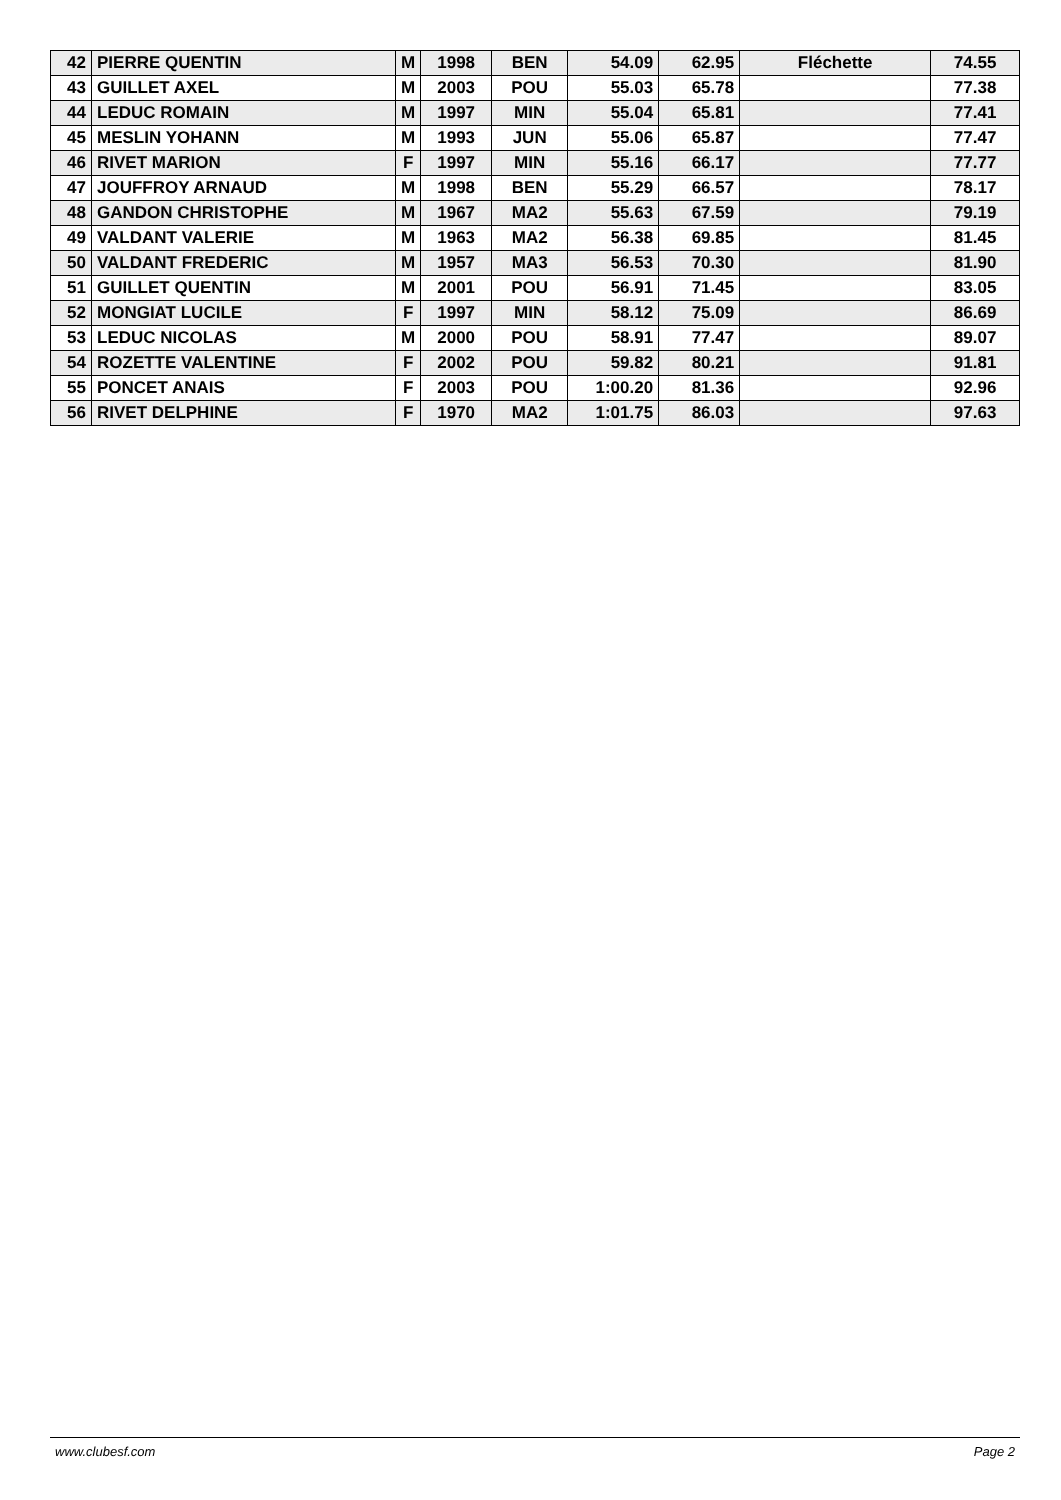| 42 | PIERRE QUENTIN | M | 1998 | BEN | 54.09 | 62.95 | Fléchette | 74.55 |
| 43 | GUILLET AXEL | M | 2003 | POU | 55.03 | 65.78 | | 77.38 |
| 44 | LEDUC ROMAIN | M | 1997 | MIN | 55.04 | 65.81 | | 77.41 |
| 45 | MESLIN YOHANN | M | 1993 | JUN | 55.06 | 65.87 | | 77.47 |
| 46 | RIVET MARION | F | 1997 | MIN | 55.16 | 66.17 | | 77.77 |
| 47 | JOUFFROY ARNAUD | M | 1998 | BEN | 55.29 | 66.57 | | 78.17 |
| 48 | GANDON CHRISTOPHE | M | 1967 | MA2 | 55.63 | 67.59 | | 79.19 |
| 49 | VALDANT VALERIE | M | 1963 | MA2 | 56.38 | 69.85 | | 81.45 |
| 50 | VALDANT FREDERIC | M | 1957 | MA3 | 56.53 | 70.30 | | 81.90 |
| 51 | GUILLET QUENTIN | M | 2001 | POU | 56.91 | 71.45 | | 83.05 |
| 52 | MONGIAT LUCILE | F | 1997 | MIN | 58.12 | 75.09 | | 86.69 |
| 53 | LEDUC NICOLAS | M | 2000 | POU | 58.91 | 77.47 | | 89.07 |
| 54 | ROZETTE VALENTINE | F | 2002 | POU | 59.82 | 80.21 | | 91.81 |
| 55 | PONCET ANAIS | F | 2003 | POU | 1:00.20 | 81.36 | | 92.96 |
| 56 | RIVET DELPHINE | F | 1970 | MA2 | 1:01.75 | 86.03 | | 97.63 |
www.clubesf.com Page 2